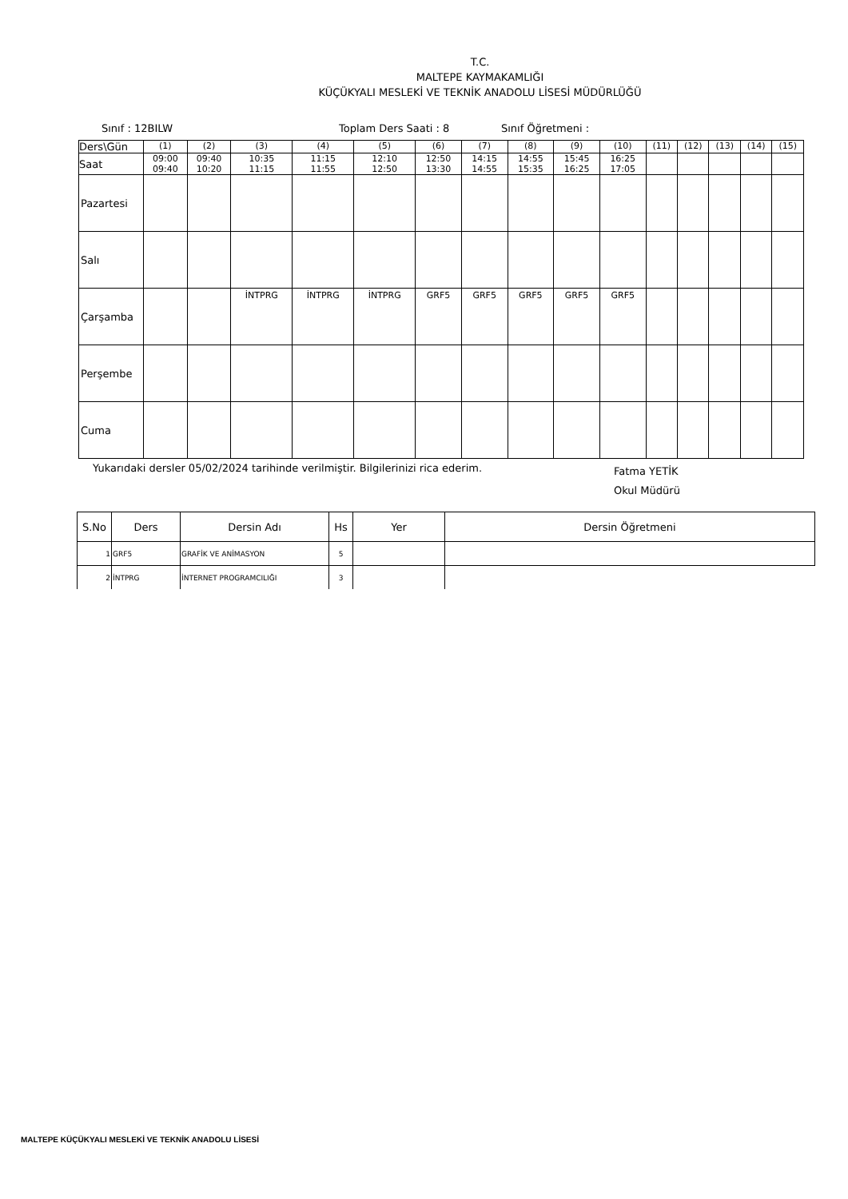T.C.
MALTEPE KAYMAKAMLIĞI
KÜÇÜKYALI MESLEKİ VE TEKNİK ANADOLU LİSESİ MÜDÜRLÜĞÜ
Sınıf : 12BILW Toplam Ders Saati : 8 Sınıf Öğretmeni :
| Ders\Gün | (1) | (2) | (3) | (4) | (5) | (6) | (7) | (8) | (9) | (10) | (11) | (12) | (13) | (14) | (15) |
| Saat | 09:00 09:40 | 09:40 10:20 | 10:35 11:15 | 11:15 11:55 | 12:10 12:50 | 12:50 13:30 | 14:15 14:55 | 14:55 15:35 | 15:45 16:25 | 16:25 17:05 | | | | | |
| Pazartesi | | | | | | | | | | | | | | | |
| Salı | | | | | | | | | | | | | | | |
| Çarşamba | | | İNTPRG | İNTPRG | İNTPRG | GRF5 | GRF5 | GRF5 | GRF5 | GRF5 | | | | | |
| Perşembe | | | | | | | | | | | | | | | |
| Cuma | | | | | | | | | | | | | | | |
Yukarıdaki dersler 05/02/2024 tarihinde verilmiştir. Bilgilerinizi rica ederim. Fatma YETİK
Okul Müdürü
| S.No | Ders | Dersin Adı | Hs | Yer | Dersin Öğretmeni |
| --- | --- | --- | --- | --- | --- |
| 1 | GRF5 | GRAFİK VE ANİMASYON | 5 | | |
| 2 | İNTPRG | İNTERNET PROGRAMCILIĞI | 3 | | |
MALTEPE KÜÇÜKYALI MESLEKİ VE TEKNİK ANADOLU LİSESİ